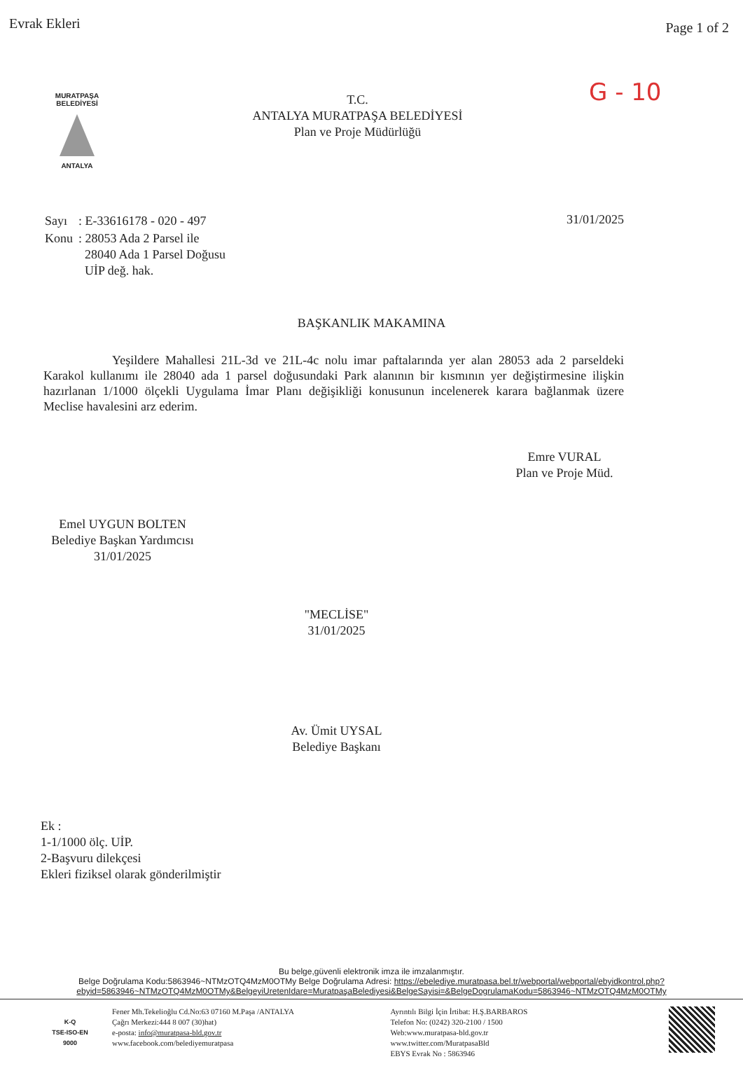Evrak Ekleri
Page 1 of 2
MURATPAŞA BELEDİYESİ
ANTALYA
T.C.
ANTALYA MURATPAŞA BELEDİYESİ
Plan ve Proje Müdürlüğü
G - 10
| Sayı | : E-33616178 - 020 - 497 |
| Konu | : 28053 Ada 2 Parsel ile 28040 Ada 1 Parsel Doğusu UİP değ. hak. |
31/01/2025
BAŞKANLIK MAKAMINA
Yeşildere Mahallesi 21L-3d ve 21L-4c nolu imar paftalarında yer alan 28053 ada 2 parseldeki Karakol kullanımı ile 28040 ada 1 parsel doğusundaki Park alanının bir kısmının yer değiştirmesine ilişkin hazırlanan 1/1000 ölçekli Uygulama İmar Planı değişikliği konusunun incelenerek karara bağlanmak üzere Meclise havalesini arz ederim.
Emre VURAL
Plan ve Proje Müd.
Emel UYGUN BOLTEN
Belediye Başkan Yardımcısı
31/01/2025
"MECLİSE"
31/01/2025
Av. Ümit UYSAL
Belediye Başkanı
Ek :
1-1/1000 ölç. UİP.
2-Başvuru dilekçesi
Ekleri fiziksel olarak gönderilmiştir
Bu belge,güvenli elektronik imza ile imzalanmıştır.
Belge Doğrulama Kodu:5863946~NTMzOTQ4MzM0OTMy Belge Doğrulama Adresi: https://ebelediye.muratpasa.bel.tr/webportal/webportal/ebyidkontrol.php?ebyid=5863946~NTMzOTQ4MzM0OTMy&BelgeyiUretenIdare=MuratpaşaBelediyesi&BelgeSayisi=&BelgeDogrulamaKodu=5863946~NTMzOTQ4MzM0OTMy
K-Q
TSE-ISO-EN
9000
Fener Mh.Tekelioğlu Cd.No:63 07160 M.Paşa /ANTALYA
Çağrı Merkezi:444 8 007 (30)hat)
e-posta: info@muratpasa-bld.gov.tr
www.facebook.com/belediyemuratpasa
Ayrıntılı Bilgi İçin İrtibat: H.Ş.BARBAROS
Telefon No: (0242) 320-2100 / 1500
Web:www.muratpasa-bld.gov.tr
www.twitter.com/MuratpasaBld
EBYS Evrak No : 5863946